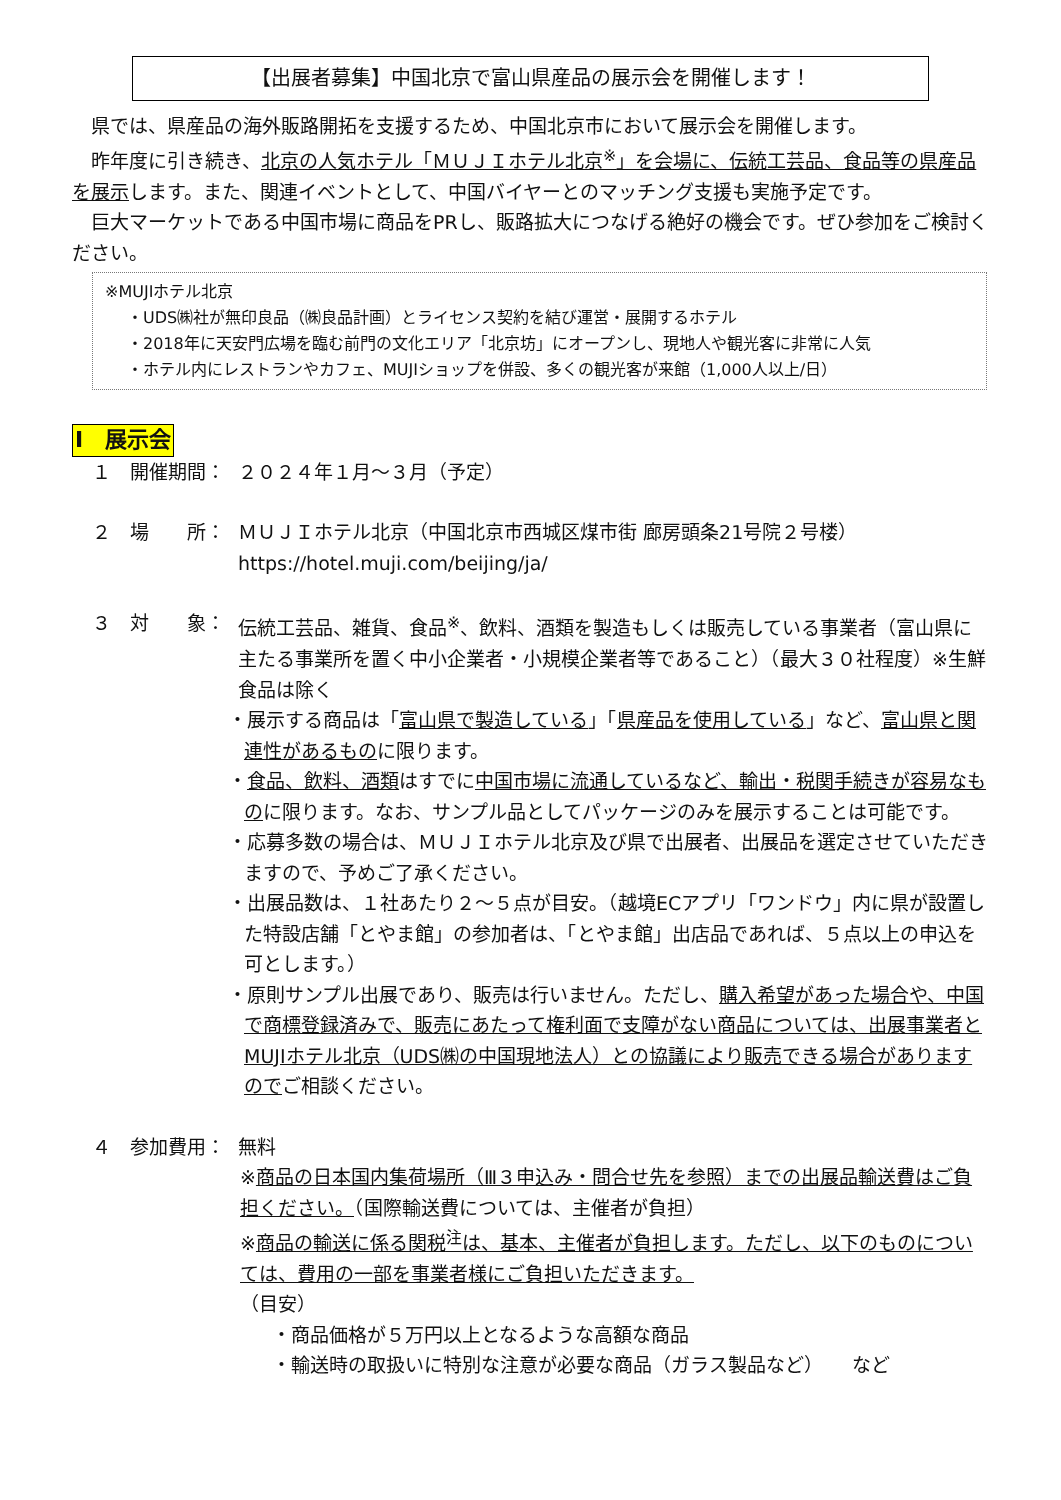【出展者募集】中国北京で富山県産品の展示会を開催します！
県では、県産品の海外販路開拓を支援するため、中国北京市において展示会を開催します。
昨年度に引き続き、北京の人気ホテル「ＭＵＪＩホテル北京<sup>※</sup>」を会場に、伝統工芸品、食品等の県産品を展示します。また、関連イベントとして、中国バイヤーとのマッチング支援も実施予定です。
巨大マーケットである中国市場に商品をPRし、販路拡大につなげる絶好の機会です。ぜひ参加をご検討ください。
※MUJIホテル北京
・UDS㈱社が無印良品（㈱良品計画）とライセンス契約を結び運営・展開するホテル
・2018年に天安門広場を臨む前門の文化エリア「北京坊」にオープンし、現地人や観光客に非常に人気
・ホテル内にレストランやカフェ、MUJIショップを併設、多くの観光客が来館（1,000人以上/日）
Ⅰ　展示会
１　開催期間： ２０２４年１月～３月（予定）
２　場　　所： ＭＵＪＩホテル北京（中国北京市西城区煤市街 廊房頭条21号院２号楼）
https://hotel.muji.com/beijing/ja/
３　対　　象： 伝統工芸品、雑貨、食品<sup>※</sup>、飲料、酒類を製造もしくは販売している事業者（富山県に主たる事業所を置く中小企業者・小規模企業者等であること）（最大３０社程度）※生鮮食品は除く
・展示する商品は「富山県で製造している」「県産品を使用している」など、富山県と関連性があるものに限ります。
・食品、飲料、酒類はすでに中国市場に流通しているなど、輸出・税関手続きが容易なものに限ります。なお、サンプル品としてパッケージのみを展示することは可能です。
・応募多数の場合は、ＭＵＪＩホテル北京及び県で出展者、出展品を選定させていただきますので、予めご了承ください。
・出展品数は、１社あたり２～５点が目安。（越境ECアプリ「ワンドウ」内に県が設置した特設店舗「とやま館」の参加者は、「とやま館」出店品であれば、５点以上の申込を可とします。）
・原則サンプル出展であり、販売は行いません。ただし、購入希望があった場合や、中国で商標登録済みで、販売にあたって権利面で支障がない商品については、出展事業者とMUJIホテル北京（UDS㈱の中国現地法人）との協議により販売できる場合がありますのでご相談ください。
４　参加費用： 無料
※商品の日本国内集荷場所（Ⅲ３申込み・問合せ先を参照）までの出展品輸送費はご負担ください。（国際輸送費については、主催者が負担）
※商品の輸送に係る関税<sup>注</sup>は、基本、主催者が負担します。ただし、以下のものについては、費用の一部を事業者様にご負担いただきます。
（目安）
・商品価格が５万円以上となるような高額な商品
・輸送時の取扱いに特別な注意が必要な商品（ガラス製品など）　　など